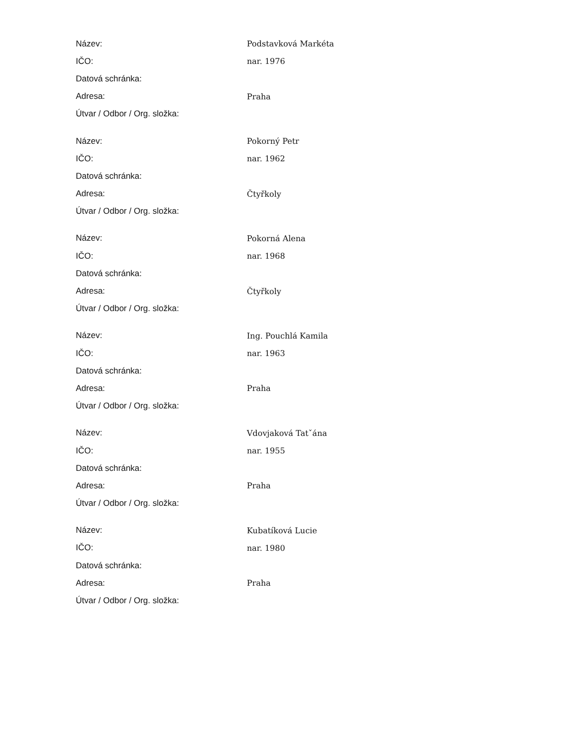| Název: | Podstavková Markéta |
| IČO: | nar. 1976 |
| Datová schránka: | |
| Adresa: | Praha |
| Útvar / Odbor / Org. složka: | |
| Název: | Pokorný Petr |
| IČO: | nar. 1962 |
| Datová schránka: | |
| Adresa: | Čtyřkoly |
| Útvar / Odbor / Org. složka: | |
| Název: | Pokorná Alena |
| IČO: | nar. 1968 |
| Datová schránka: | |
| Adresa: | Čtyřkoly |
| Útvar / Odbor / Org. složka: | |
| Název: | Ing. Pouchlá Kamila |
| IČO: | nar. 1963 |
| Datová schránka: | |
| Adresa: | Praha |
| Útvar / Odbor / Org. složka: | |
| Název: | Vdovjaková Tatˇána |
| IČO: | nar. 1955 |
| Datová schránka: | |
| Adresa: | Praha |
| Útvar / Odbor / Org. složka: | |
| Název: | Kubatíková Lucie |
| IČO: | nar. 1980 |
| Datová schránka: | |
| Adresa: | Praha |
| Útvar / Odbor / Org. složka: | |